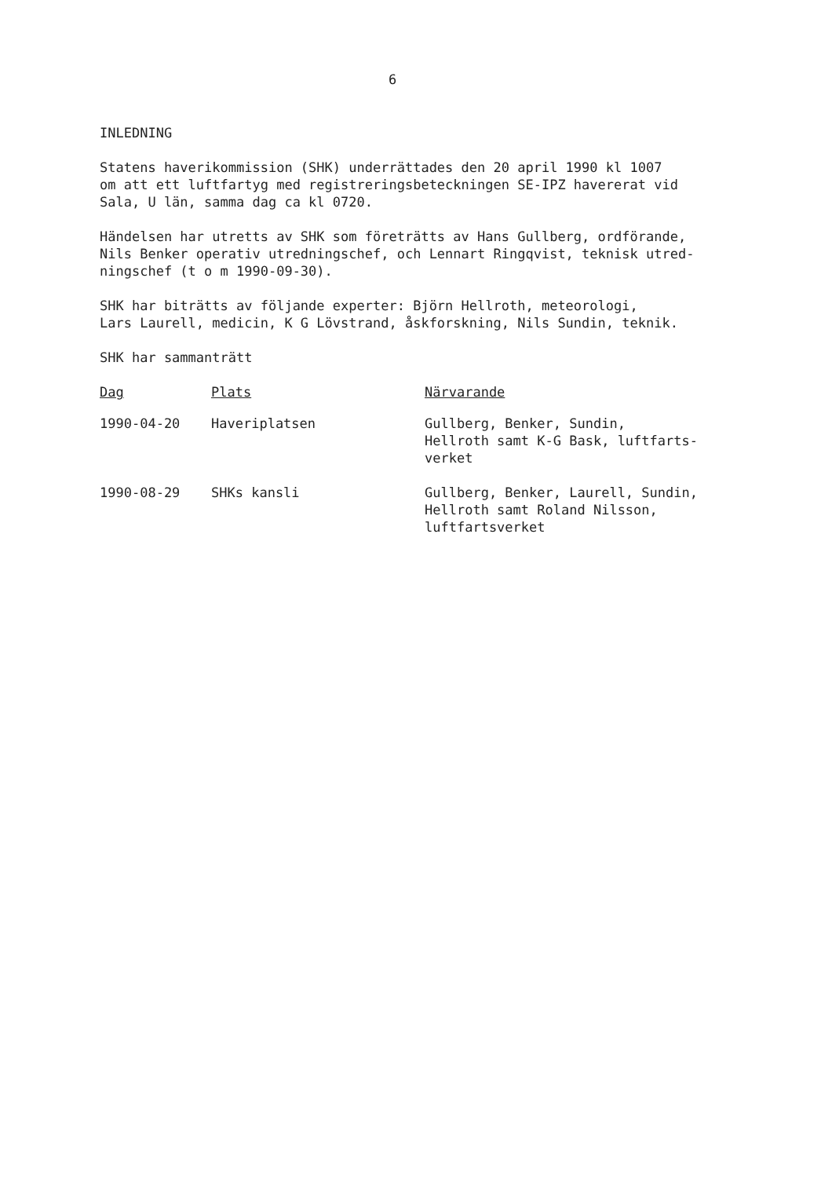6
INLEDNING
Statens haverikommission (SHK) underrättades den 20 april 1990 kl 1007
om att ett luftfartyg med registreringsbeteckningen SE-IPZ havererat vid
Sala, U län, samma dag ca kl 0720.
Händelsen har utretts av SHK som företrätts av Hans Gullberg, ordförande,
Nils Benker operativ utredningschef, och Lennart Ringqvist, teknisk utred-
ningschef (t o m 1990-09-30).
SHK har biträtts av följande experter: Björn Hellroth, meteorologi,
Lars Laurell, medicin, K G Lövstrand, åskforskning, Nils Sundin, teknik.
SHK har sammanträtt
| Dag | Plats | Närvarande |
| --- | --- | --- |
| 1990-04-20 | Haveriplatsen | Gullberg, Benker, Sundin, Hellroth samt K-G Bask, luftfarts- verket |
| 1990-08-29 | SHKs kansli | Gullberg, Benker, Laurell, Sundin, Hellroth samt Roland Nilsson, luftfartsverket |